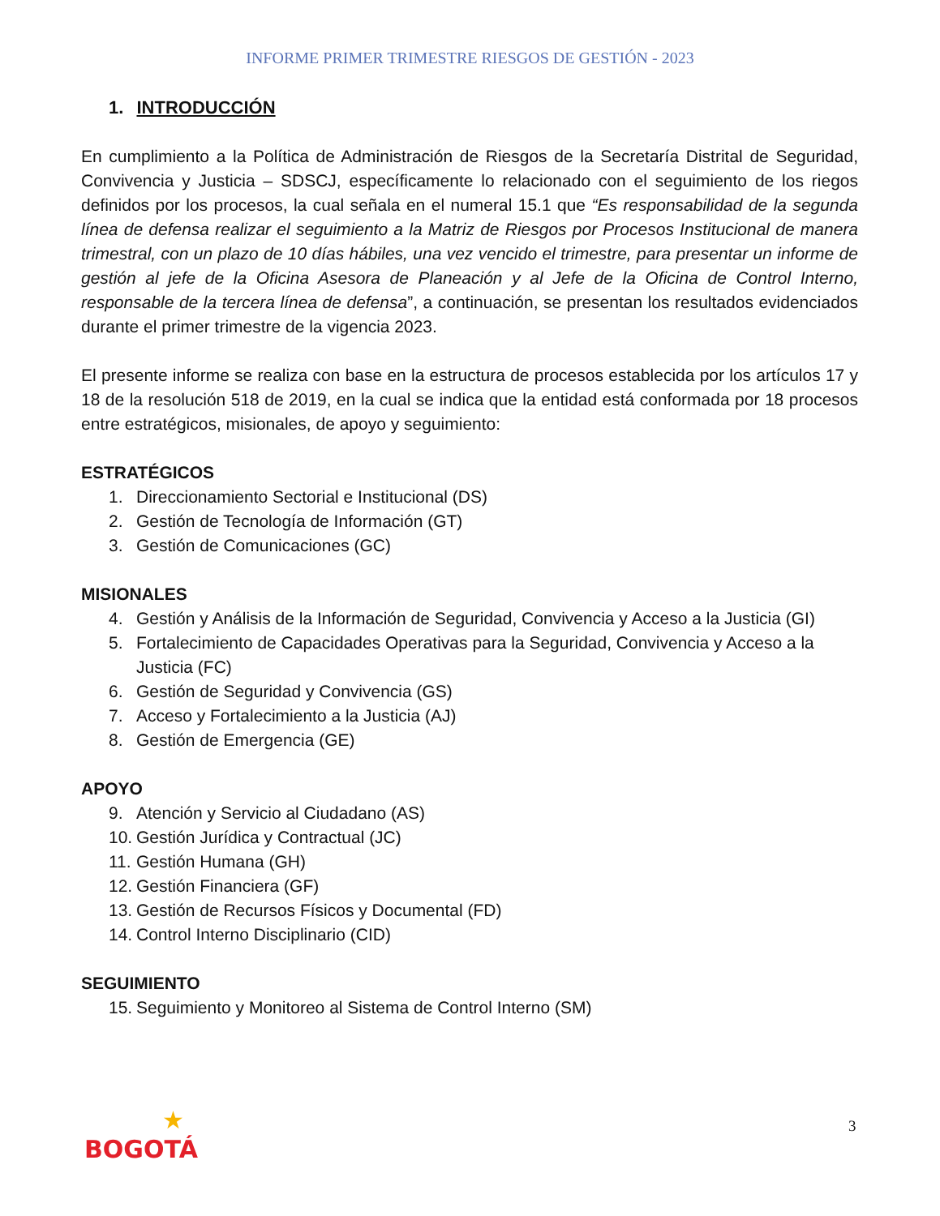INFORME PRIMER TRIMESTRE RIESGOS DE GESTIÓN - 2023
1. INTRODUCCIÓN
En cumplimiento a la Política de Administración de Riesgos de la Secretaría Distrital de Seguridad, Convivencia y Justicia – SDSCJ, específicamente lo relacionado con el seguimiento de los riegos definidos por los procesos, la cual señala en el numeral 15.1 que “Es responsabilidad de la segunda línea de defensa realizar el seguimiento a la Matriz de Riesgos por Procesos Institucional de manera trimestral, con un plazo de 10 días hábiles, una vez vencido el trimestre, para presentar un informe de gestión al jefe de la Oficina Asesora de Planeación y al Jefe de la Oficina de Control Interno, responsable de la tercera línea de defensa”, a continuación, se presentan los resultados evidenciados durante el primer trimestre de la vigencia 2023.
El presente informe se realiza con base en la estructura de procesos establecida por los artículos 17 y 18 de la resolución 518 de 2019, en la cual se indica que la entidad está conformada por 18 procesos entre estratégicos, misionales, de apoyo y seguimiento:
ESTRATÉGICOS
1. Direccionamiento Sectorial e Institucional (DS)
2. Gestión de Tecnología de Información (GT)
3. Gestión de Comunicaciones (GC)
MISIONALES
4. Gestión y Análisis de la Información de Seguridad, Convivencia y Acceso a la Justicia (GI)
5. Fortalecimiento de Capacidades Operativas para la Seguridad, Convivencia y Acceso a la Justicia (FC)
6. Gestión de Seguridad y Convivencia (GS)
7. Acceso y Fortalecimiento a la Justicia (AJ)
8. Gestión de Emergencia (GE)
APOYO
9. Atención y Servicio al Ciudadano (AS)
10. Gestión Jurídica y Contractual (JC)
11. Gestión Humana (GH)
12. Gestión Financiera (GF)
13. Gestión de Recursos Físicos y Documental (FD)
14. Control Interno Disciplinario (CID)
SEGUIMIENTO
15. Seguimiento y Monitoreo al Sistema de Control Interno (SM)
3
★
BOGOTÁ